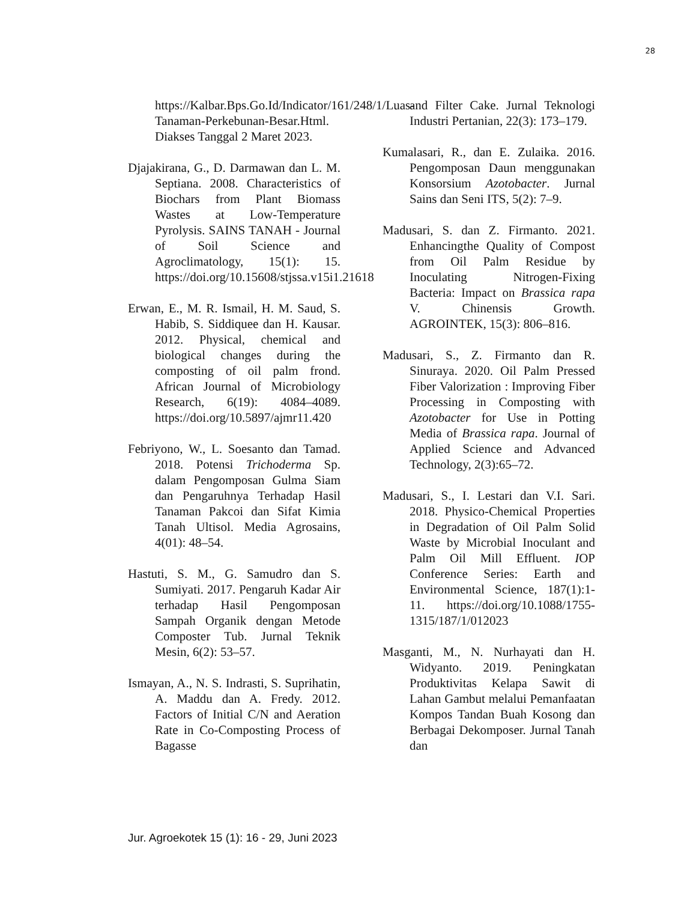28
https://Kalbar.Bps.Go.Id/Indicator/161/248/1/Luas-Tanaman-Perkebunan-Besar.Html. Diakses Tanggal 2 Maret 2023.
Djajakirana, G., D. Darmawan dan L. M. Septiana. 2008. Characteristics of Biochars from Plant Biomass Wastes at Low-Temperature Pyrolysis. SAINS TANAH - Journal of Soil Science and Agroclimatology, 15(1): 15. https://doi.org/10.15608/stjssa.v15i1.21618
Erwan, E., M. R. Ismail, H. M. Saud, S. Habib, S. Siddiquee dan H. Kausar. 2012. Physical, chemical and biological changes during the composting of oil palm frond. African Journal of Microbiology Research, 6(19): 4084–4089. https://doi.org/10.5897/ajmr11.420
Febriyono, W., L. Soesanto dan Tamad. 2018. Potensi Trichoderma Sp. dalam Pengomposan Gulma Siam dan Pengaruhnya Terhadap Hasil Tanaman Pakcoi dan Sifat Kimia Tanah Ultisol. Media Agrosains, 4(01): 48–54.
Hastuti, S. M., G. Samudro dan S. Sumiyati. 2017. Pengaruh Kadar Air terhadap Hasil Pengomposan Sampah Organik dengan Metode Composter Tub. Jurnal Teknik Mesin, 6(2): 53–57.
Ismayan, A., N. S. Indrasti, S. Suprihatin, A. Maddu dan A. Fredy. 2012. Factors of Initial C/N and Aeration Rate in Co-Composting Process of Bagasse
and Filter Cake. Jurnal Teknologi Industri Pertanian, 22(3): 173–179.
Kumalasari, R., dan E. Zulaika. 2016. Pengomposan Daun menggunakan Konsorsium Azotobacter. Jurnal Sains dan Seni ITS, 5(2): 7–9.
Madusari, S. dan Z. Firmanto. 2021. Enhancingthe Quality of Compost from Oil Palm Residue by Inoculating Nitrogen-Fixing Bacteria: Impact on Brassica rapa V. Chinensis Growth. AGROINTEK, 15(3): 806–816.
Madusari, S., Z. Firmanto dan R. Sinuraya. 2020. Oil Palm Pressed Fiber Valorization : Improving Fiber Processing in Composting with Azotobacter for Use in Potting Media of Brassica rapa. Journal of Applied Science and Advanced Technology, 2(3):65–72.
Madusari, S., I. Lestari dan V.I. Sari. 2018. Physico-Chemical Properties in Degradation of Oil Palm Solid Waste by Microbial Inoculant and Palm Oil Mill Effluent. IOP Conference Series: Earth and Environmental Science, 187(1):1-11. https://doi.org/10.1088/1755-1315/187/1/012023
Masganti, M., N. Nurhayati dan H. Widyanto. 2019. Peningkatan Produktivitas Kelapa Sawit di Lahan Gambut melalui Pemanfaatan Kompos Tandan Buah Kosong dan Berbagai Dekomposer. Jurnal Tanah dan
Jur. Agroekotek 15 (1): 16 - 29, Juni 2023